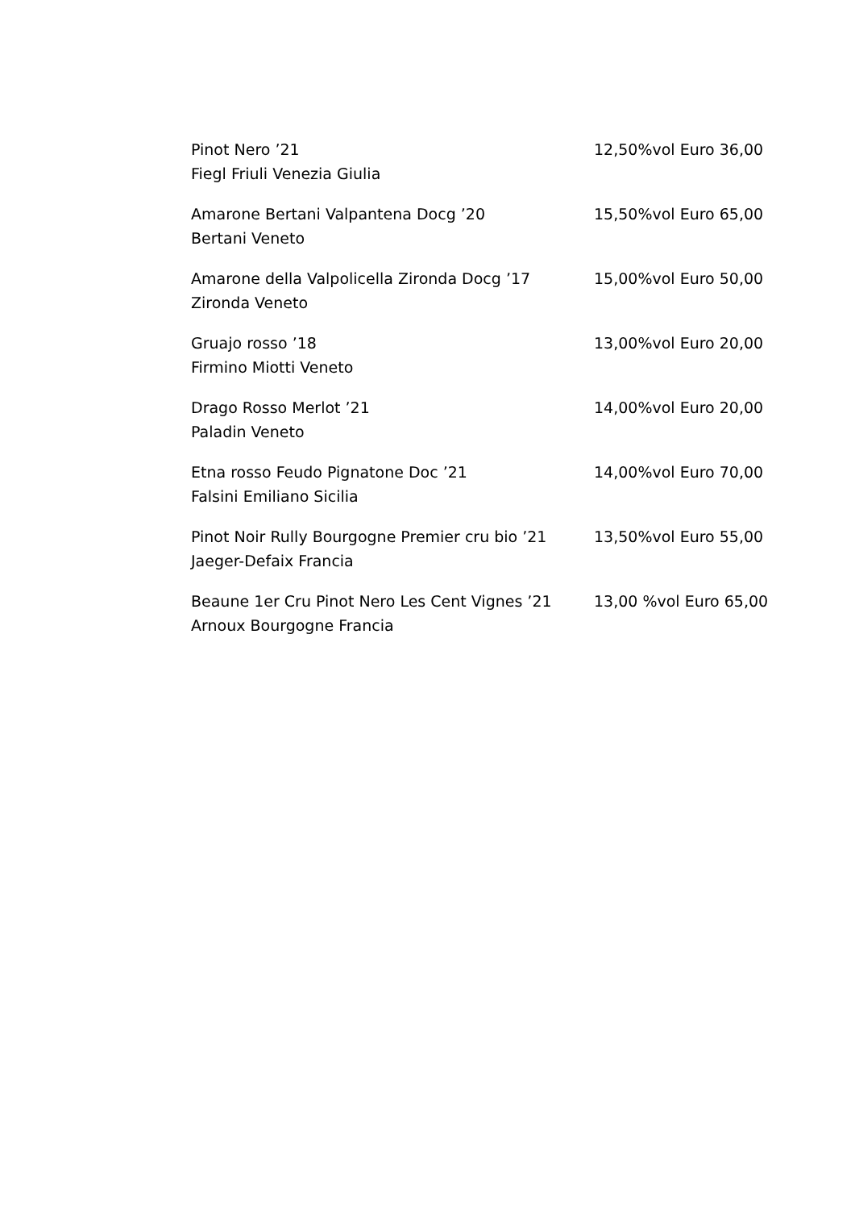Pinot Nero ’21
Fiegl Friuli Venezia Giulia
12,50%vol Euro 36,00
Amarone Bertani Valpantena Docg ’20
Bertani Veneto
15,50%vol Euro 65,00
Amarone della Valpolicella Zironda Docg ’17
Zironda Veneto
15,00%vol Euro 50,00
Gruajo rosso ’18
Firmino Miotti Veneto
13,00%vol Euro 20,00
Drago Rosso Merlot ’21
Paladin Veneto
14,00%vol Euro 20,00
Etna rosso Feudo Pignatone Doc ’21
Falsini Emiliano Sicilia
14,00%vol Euro 70,00
Pinot Noir Rully Bourgogne Premier cru bio ’21
Jaeger-Defaix Francia
13,50%vol Euro 55,00
Beaune 1er Cru Pinot Nero Les Cent Vignes ’21
Arnoux Bourgogne Francia
13,00 %vol Euro 65,00